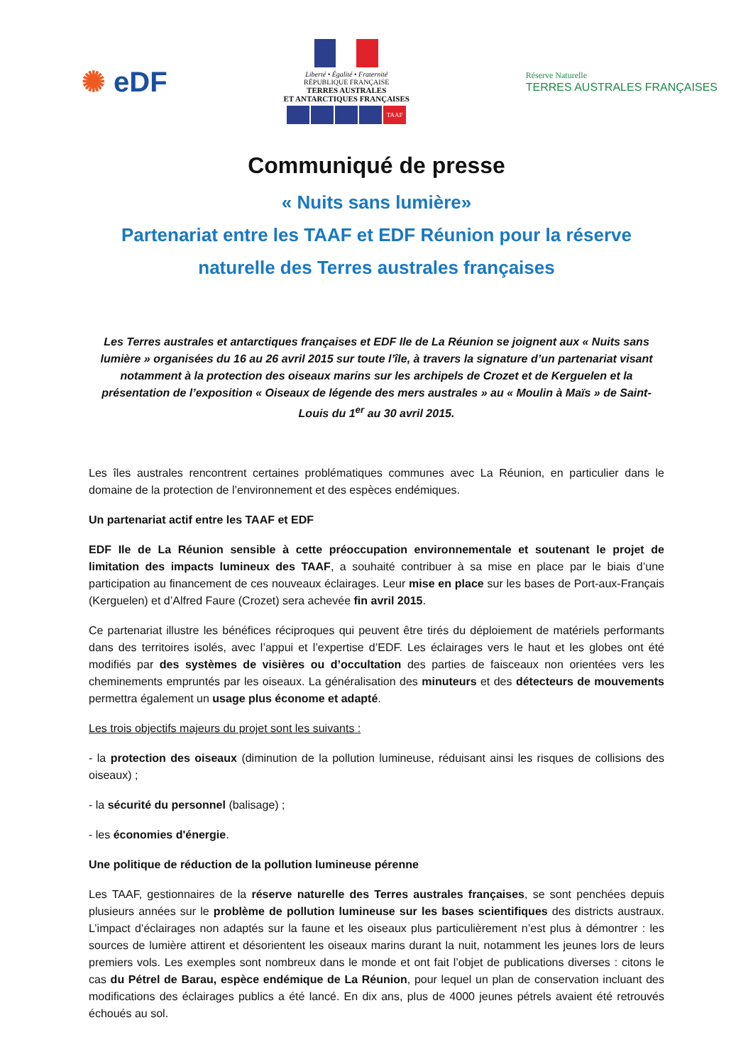✺ eDF
Liberté • Égalité • Fraternité
RÉPUBLIQUE FRANÇAISE
TERRES AUSTRALES
ET ANTARCTIQUES FRANÇAISES
TAAF
Réserve Naturelle
TERRES AUSTRALES FRANÇAISES
Communiqué de presse
« Nuits sans lumière»
Partenariat entre les TAAF et EDF Réunion pour la réserve naturelle des Terres australes françaises
Les Terres australes et antarctiques françaises et EDF Ile de La Réunion se joignent aux « Nuits sans lumière » organisées du 16 au 26 avril 2015 sur toute l’île, à travers la signature d’un partenariat visant notamment à la protection des oiseaux marins sur les archipels de Crozet et de Kerguelen et la présentation de l’exposition « Oiseaux de légende des mers australes » au « Moulin à Maïs » de Saint-Louis du 1<sup>er</sup> au 30 avril 2015.
Les îles australes rencontrent certaines problématiques communes avec La Réunion, en particulier dans le domaine de la protection de l’environnement et des espèces endémiques.
Un partenariat actif entre les TAAF et EDF
EDF Ile de La Réunion sensible à cette préoccupation environnementale et soutenant le projet de limitation des impacts lumineux des TAAF, a souhaité contribuer à sa mise en place par le biais d’une participation au financement de ces nouveaux éclairages. Leur mise en place sur les bases de Port-aux-Français (Kerguelen) et d’Alfred Faure (Crozet) sera achevée fin avril 2015.
Ce partenariat illustre les bénéfices réciproques qui peuvent être tirés du déploiement de matériels performants dans des territoires isolés, avec l’appui et l’expertise d’EDF. Les éclairages vers le haut et les globes ont été modifiés par des systèmes de visières ou d’occultation des parties de faisceaux non orientées vers les cheminements empruntés par les oiseaux. La généralisation des minuteurs et des détecteurs de mouvements permettra également un usage plus économe et adapté.
Les trois objectifs majeurs du projet sont les suivants :
- la protection des oiseaux (diminution de la pollution lumineuse, réduisant ainsi les risques de collisions des oiseaux) ;
- la sécurité du personnel (balisage) ;
- les économies d'énergie.
Une politique de réduction de la pollution lumineuse pérenne
Les TAAF, gestionnaires de la réserve naturelle des Terres australes françaises, se sont penchées depuis plusieurs années sur le problème de pollution lumineuse sur les bases scientifiques des districts austraux. L’impact d’éclairages non adaptés sur la faune et les oiseaux plus particulièrement n’est plus à démontrer : les sources de lumière attirent et désorientent les oiseaux marins durant la nuit, notamment les jeunes lors de leurs premiers vols. Les exemples sont nombreux dans le monde et ont fait l’objet de publications diverses : citons le cas du Pétrel de Barau, espèce endémique de La Réunion, pour lequel un plan de conservation incluant des modifications des éclairages publics a été lancé. En dix ans, plus de 4000 jeunes pétrels avaient été retrouvés échoués au sol.